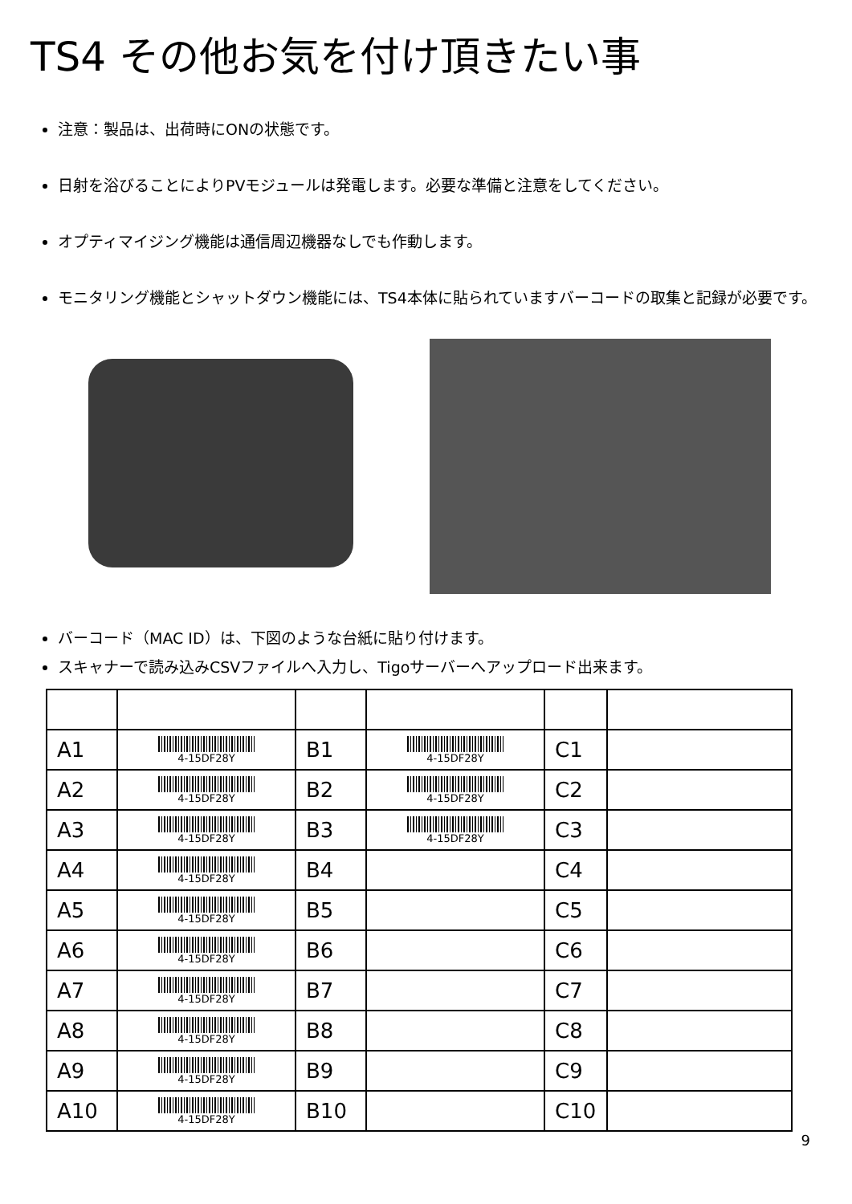TS4 その他お気を付け頂きたい事
注意：製品は、出荷時にONの状態です。
日射を浴びることによりPVモジュールは発電します。必要な準備と注意をしてください。
オプティマイジング機能は通信周辺機器なしでも作動します。
モニタリング機能とシャットダウン機能には、TS4本体に貼られていますバーコードの取集と記録が必要です。
バーコード（MAC ID）は、下図のような台紙に貼り付けます。
スキャナーで読み込みCSVファイルへ入力し、Tigoサーバーへアップロード出来ます。
| A1 | 4-15DF28Y | B1 | 4-15DF28Y | C1 | |
| A2 | 4-15DF28Y | B2 | 4-15DF28Y | C2 | |
| A3 | 4-15DF28Y | B3 | 4-15DF28Y | C3 | |
| A4 | 4-15DF28Y | B4 | | C4 | |
| A5 | 4-15DF28Y | B5 | | C5 | |
| A6 | 4-15DF28Y | B6 | | C6 | |
| A7 | 4-15DF28Y | B7 | | C7 | |
| A8 | 4-15DF28Y | B8 | | C8 | |
| A9 | 4-15DF28Y | B9 | | C9 | |
| A10 | 4-15DF28Y | B10 | | C10 | |
9